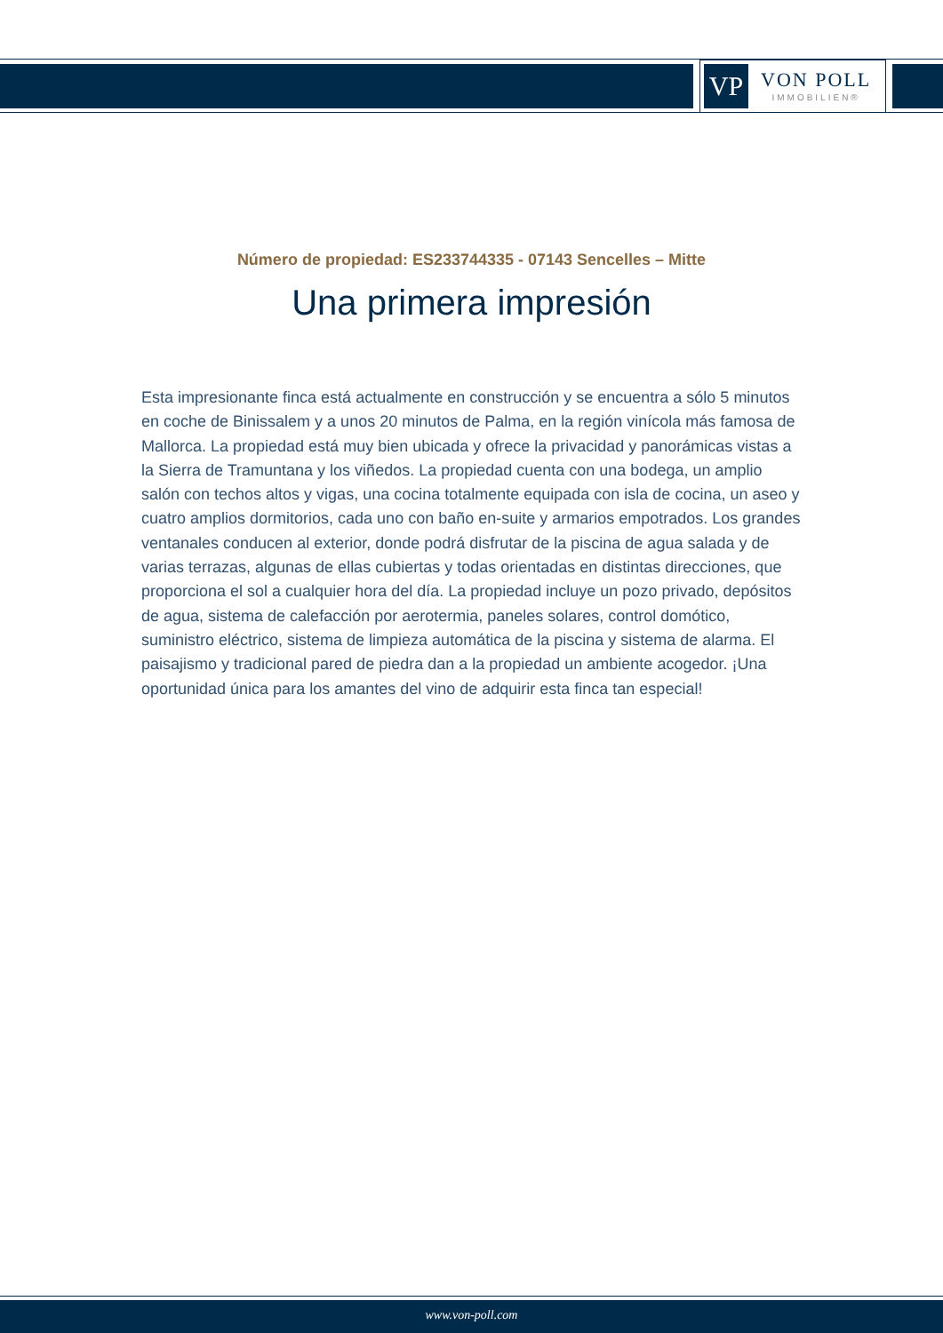VP
VON POLL
IMMOBILIEN®
Número de propiedad: ES233744335 - 07143 Sencelles – Mitte
Una primera impresión
Esta impresionante finca está actualmente en construcción y se encuentra a sólo 5 minutos en coche de Binissalem y a unos 20 minutos de Palma, en la región vinícola más famosa de Mallorca. La propiedad está muy bien ubicada y ofrece la privacidad y panorámicas vistas a la Sierra de Tramuntana y los viñedos. La propiedad cuenta con una bodega, un amplio salón con techos altos y vigas, una cocina totalmente equipada con isla de cocina, un aseo y cuatro amplios dormitorios, cada uno con baño en-suite y armarios empotrados. Los grandes ventanales conducen al exterior, donde podrá disfrutar de la piscina de agua salada y de varias terrazas, algunas de ellas cubiertas y todas orientadas en distintas direcciones, que proporciona el sol a cualquier hora del día. La propiedad incluye un pozo privado, depósitos de agua, sistema de calefacción por aerotermia, paneles solares, control domótico, suministro eléctrico, sistema de limpieza automática de la piscina y sistema de alarma. El paisajismo y tradicional pared de piedra dan a la propiedad un ambiente acogedor. ¡Una oportunidad única para los amantes del vino de adquirir esta finca tan especial!
www.von-poll.com